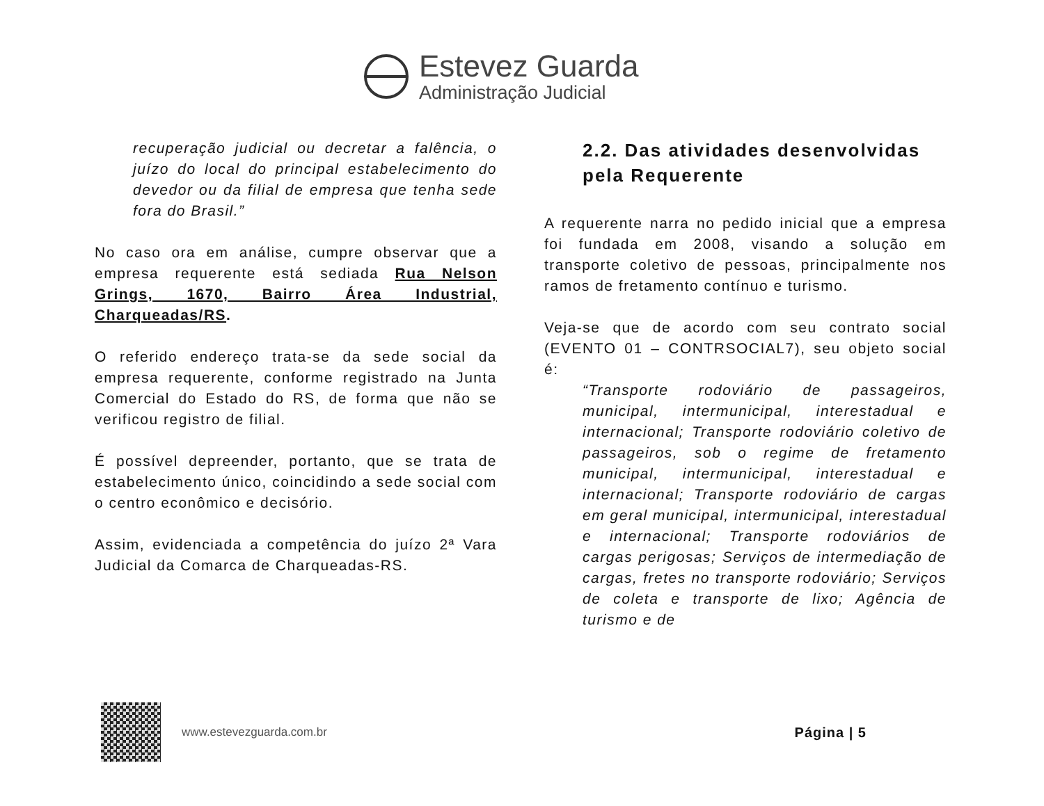Estevez Guarda
Administração Judicial
recuperação judicial ou decretar a falência, o juízo do local do principal estabelecimento do devedor ou da filial de empresa que tenha sede fora do Brasil.”
No caso ora em análise, cumpre observar que a empresa requerente está sediada Rua Nelson Grings, 1670, Bairro Área Industrial, Charqueadas/RS.
O referido endereço trata-se da sede social da empresa requerente, conforme registrado na Junta Comercial do Estado do RS, de forma que não se verificou registro de filial.
É possível depreender, portanto, que se trata de estabelecimento único, coincidindo a sede social com o centro econômico e decisório.
Assim, evidenciada a competência do juízo 2ª Vara Judicial da Comarca de Charqueadas-RS.
2.2. Das atividades desenvolvidas pela Requerente
A requerente narra no pedido inicial que a empresa foi fundada em 2008, visando a solução em transporte coletivo de pessoas, principalmente nos ramos de fretamento contínuo e turismo.
Veja-se que de acordo com seu contrato social (EVENTO 01 – CONTRSOCIAL7), seu objeto social é:
“Transporte rodoviário de passageiros, municipal, intermunicipal, interestadual e internacional; Transporte rodoviário coletivo de passageiros, sob o regime de fretamento municipal, intermunicipal, interestadual e internacional; Transporte rodoviário de cargas em geral municipal, intermunicipal, interestadual e internacional; Transporte rodoviários de cargas perigosas; Serviços de intermediação de cargas, fretes no transporte rodoviário; Serviços de coleta e transporte de lixo; Agência de turismo e de
www.estevezguarda.com.br Página | 5